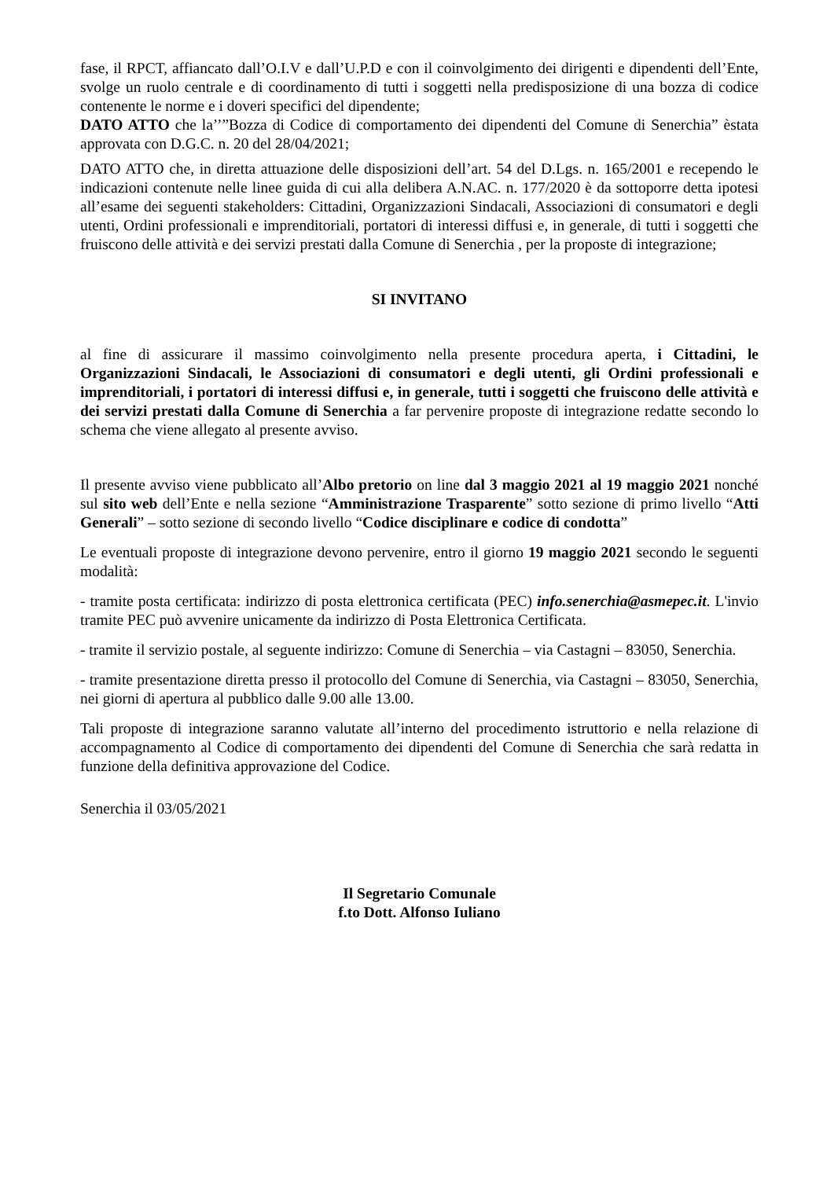fase, il RPCT, affiancato dall’O.I.V e dall’U.P.D e con il coinvolgimento dei dirigenti e dipendenti dell’Ente, svolge un ruolo centrale e di coordinamento di tutti i soggetti nella predisposizione di una bozza di codice contenente le norme e i doveri specifici del dipendente;
DATO ATTO che la’’”Bozza di Codice di comportamento dei dipendenti del Comune di Senerchia” èstata approvata con D.G.C. n. 20 del 28/04/2021;
DATO ATTO che, in diretta attuazione delle disposizioni dell’art. 54 del D.Lgs. n. 165/2001 e recependo le indicazioni contenute nelle linee guida di cui alla delibera A.N.AC. n. 177/2020 è da sottoporre detta ipotesi all’esame dei seguenti stakeholders: Cittadini, Organizzazioni Sindacali, Associazioni di consumatori e degli utenti, Ordini professionali e imprenditoriali, portatori di interessi diffusi e, in generale, di tutti i soggetti che fruiscono delle attività e dei servizi prestati dalla Comune di Senerchia , per la proposte di integrazione;
SI INVITANO
al fine di assicurare il massimo coinvolgimento nella presente procedura aperta, i Cittadini, le Organizzazioni Sindacali, le Associazioni di consumatori e degli utenti, gli Ordini professionali e imprenditoriali, i portatori di interessi diffusi e, in generale, tutti i soggetti che fruiscono delle attività e dei servizi prestati dalla Comune di Senerchia a far pervenire proposte di integrazione redatte secondo lo schema che viene allegato al presente avviso.
Il presente avviso viene pubblicato all’Albo pretorio on line dal 3 maggio 2021 al 19 maggio 2021 nonché sul sito web dell’Ente e nella sezione “Amministrazione Trasparente” sotto sezione di primo livello “Atti Generali” – sotto sezione di secondo livello “Codice disciplinare e codice di condotta”
Le eventuali proposte di integrazione devono pervenire, entro il giorno 19 maggio 2021 secondo le seguenti modalità:
- tramite posta certificata: indirizzo di posta elettronica certificata (PEC) info.senerchia@asmepec.it. L'invio tramite PEC può avvenire unicamente da indirizzo di Posta Elettronica Certificata.
- tramite il servizio postale, al seguente indirizzo: Comune di Senerchia – via Castagni – 83050, Senerchia.
- tramite presentazione diretta presso il protocollo del Comune di Senerchia, via Castagni – 83050, Senerchia, nei giorni di apertura al pubblico dalle 9.00 alle 13.00.
Tali proposte di integrazione saranno valutate all’interno del procedimento istruttorio e nella relazione di accompagnamento al Codice di comportamento dei dipendenti del Comune di Senerchia che sarà redatta in funzione della definitiva approvazione del Codice.
Senerchia il 03/05/2021
Il Segretario Comunale
f.to Dott. Alfonso Iuliano